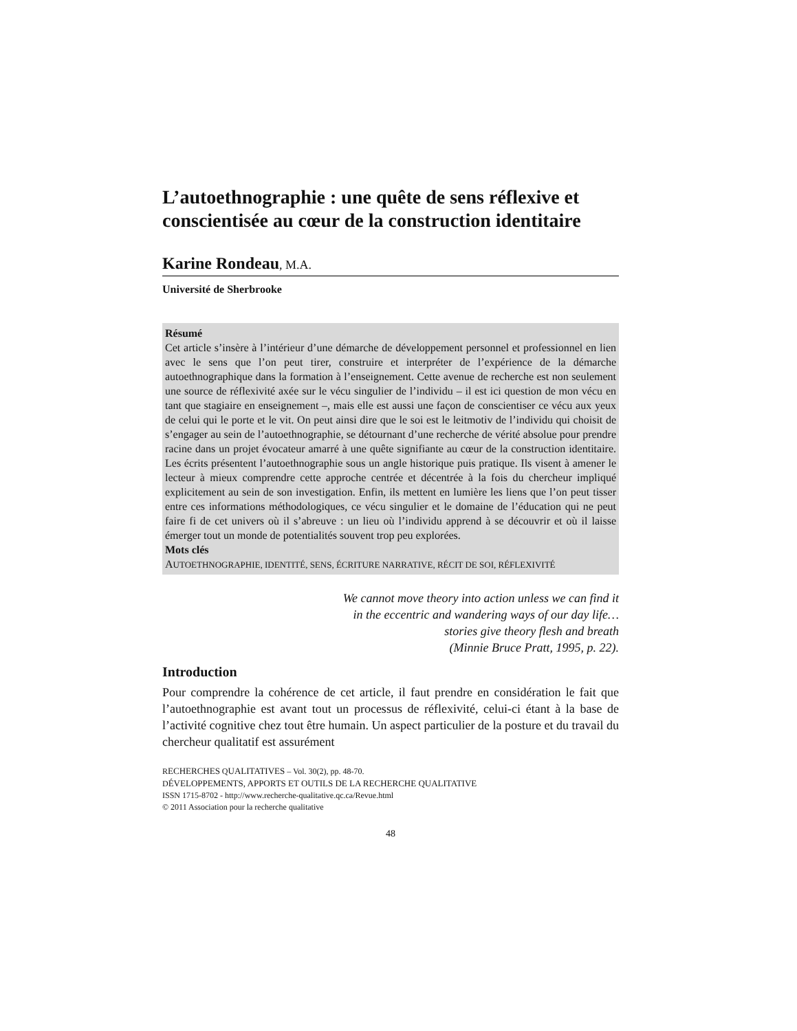L’autoethnographie : une quête de sens réflexive et conscientisée au cœur de la construction identitaire
Karine Rondeau, M.A.
Université de Sherbrooke
Résumé
Cet article s’insère à l’intérieur d’une démarche de développement personnel et professionnel en lien avec le sens que l’on peut tirer, construire et interpréter de l’expérience de la démarche autoethnographique dans la formation à l’enseignement. Cette avenue de recherche est non seulement une source de réflexivité axée sur le vécu singulier de l’individu – il est ici question de mon vécu en tant que stagiaire en enseignement –, mais elle est aussi une façon de conscientiser ce vécu aux yeux de celui qui le porte et le vit. On peut ainsi dire que le soi est le leitmotiv de l’individu qui choisit de s’engager au sein de l’autoethnographie, se détournant d’une recherche de vérité absolue pour prendre racine dans un projet évocateur amarré à une quête signifiante au cœur de la construction identitaire. Les écrits présentent l’autoethnographie sous un angle historique puis pratique. Ils visent à amener le lecteur à mieux comprendre cette approche centrée et décentrée à la fois du chercheur impliqué explicitement au sein de son investigation. Enfin, ils mettent en lumière les liens que l’on peut tisser entre ces informations méthodologiques, ce vécu singulier et le domaine de l’éducation qui ne peut faire fi de cet univers où il s’abreuve : un lieu où l’individu apprend à se découvrir et où il laisse émerger tout un monde de potentialités souvent trop peu explorées.
Mots clés
AUTOETHNOGRAPHIE, IDENTITÉ, SENS, ÉCRITURE NARRATIVE, RÉCIT DE SOI, RÉFLEXIVITÉ
We cannot move theory into action unless we can find it
in the eccentric and wandering ways of our day life…
stories give theory flesh and breath
(Minnie Bruce Pratt, 1995, p. 22).
Introduction
Pour comprendre la cohérence de cet article, il faut prendre en considération le fait que l’autoethnographie est avant tout un processus de réflexivité, celui-ci étant à la base de l’activité cognitive chez tout être humain. Un aspect particulier de la posture et du travail du chercheur qualitatif est assurément
RECHERCHES QUALITATIVES – Vol. 30(2), pp. 48-70.
DÉVELOPPEMENTS, APPORTS ET OUTILS DE LA RECHERCHE QUALITATIVE
ISSN 1715-8702 - http://www.recherche-qualitative.qc.ca/Revue.html
© 2011 Association pour la recherche qualitative
48